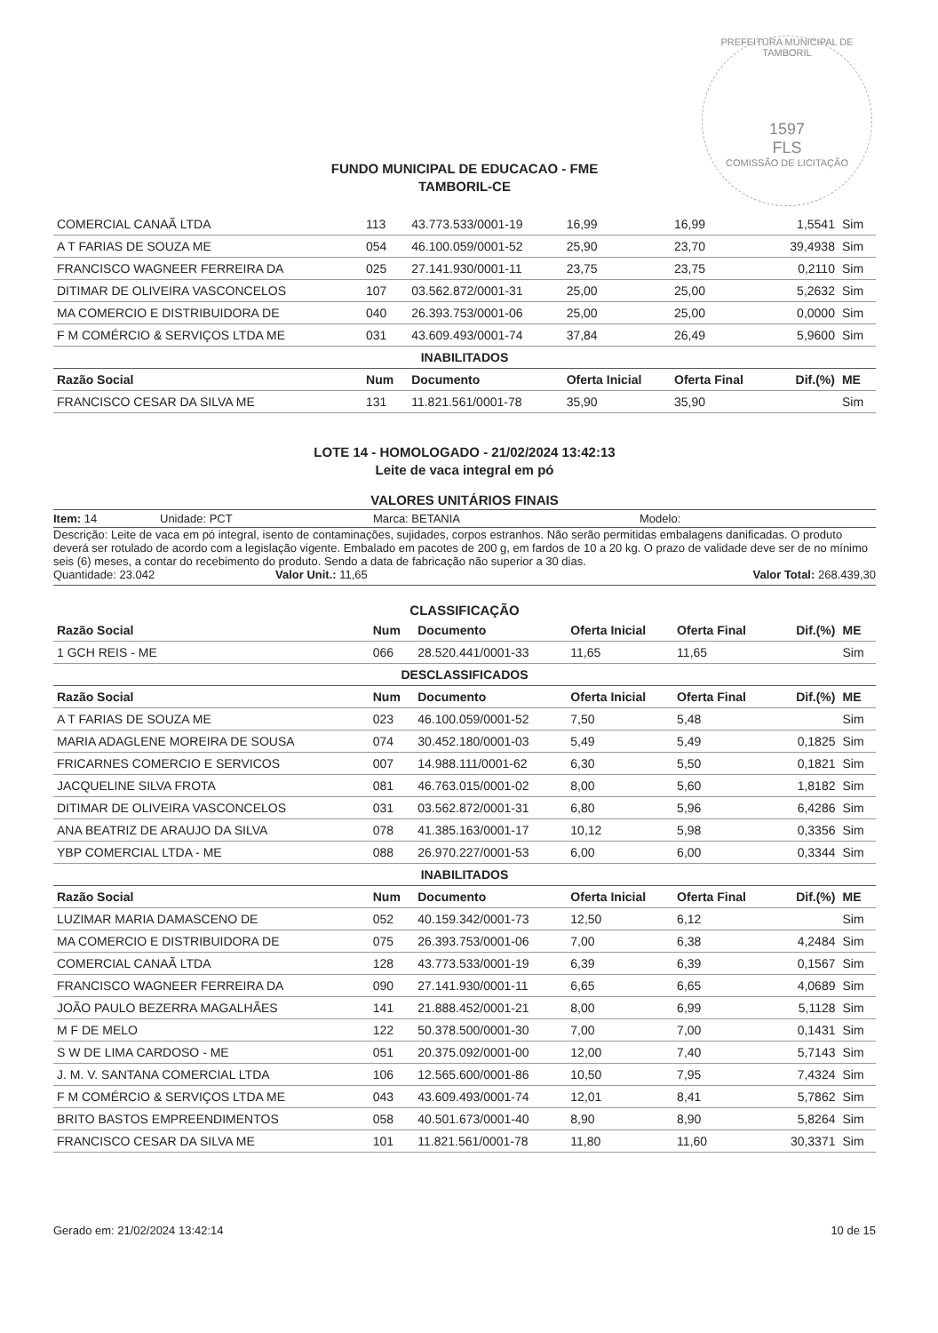PREFEITURA MUNICIPAL DE TAMBORIL
1597
FLS
COMISSÃO DE LICITAÇÃO
FUNDO MUNICIPAL DE EDUCACAO - FME
TAMBORIL-CE
| COMERCIAL CANAÃ LTDA | 113 | 43.773.533/0001-19 | 16,99 | 16,99 | 1,5541 | Sim |
| A T FARIAS DE SOUZA ME | 054 | 46.100.059/0001-52 | 25,90 | 23,70 | 39,4938 | Sim |
| FRANCISCO WAGNEER FERREIRA DA | 025 | 27.141.930/0001-11 | 23,75 | 23,75 | 0,2110 | Sim |
| DITIMAR DE OLIVEIRA VASCONCELOS | 107 | 03.562.872/0001-31 | 25,00 | 25,00 | 5,2632 | Sim |
| MA COMERCIO E DISTRIBUIDORA DE | 040 | 26.393.753/0001-06 | 25,00 | 25,00 | 0,0000 | Sim |
| F M COMÉRCIO & SERVIÇOS LTDA ME | 031 | 43.609.493/0001-74 | 37,84 | 26,49 | 5,9600 | Sim |
| INABILITADOS | | | | | | |
| Razão Social | Num | Documento | Oferta Inicial | Oferta Final | Dif.(%) | ME |
| FRANCISCO CESAR DA SILVA ME | 131 | 11.821.561/0001-78 | 35,90 | 35,90 | | Sim |
LOTE 14 - HOMOLOGADO - 21/02/2024 13:42:13
Leite de vaca integral em pó
VALORES UNITÁRIOS FINAIS
Item: 14 Unidade: PCT Marca: BETANIA Modelo:
Descrição: Leite de vaca em pó integral, isento de contaminações, sujidades, corpos estranhos. Não serão permitidas embalagens danificadas. O produto deverá ser rotulado de acordo com a legislação vigente. Embalado em pacotes de 200 g, em fardos de 10 a 20 kg. O prazo de validade deve ser de no mínimo seis (6) meses, a contar do recebimento do produto. Sendo a data de fabricação não superior a 30 dias.
Quantidade: 23.042 Valor Unit.: 11,65 Valor Total: 268.439,30
CLASSIFICAÇÃO
| Razão Social | Num | Documento | Oferta Inicial | Oferta Final | Dif.(%) | ME |
| --- | --- | --- | --- | --- | --- | --- |
| 1 GCH REIS - ME | 066 | 28.520.441/0001-33 | 11,65 | 11,65 | | Sim |
| DESCLASSIFICADOS | | | | | | |
| Razão Social | Num | Documento | Oferta Inicial | Oferta Final | Dif.(%) | ME |
| A T FARIAS DE SOUZA ME | 023 | 46.100.059/0001-52 | 7,50 | 5,48 | | Sim |
| MARIA ADAGLENE MOREIRA DE SOUSA | 074 | 30.452.180/0001-03 | 5,49 | 5,49 | 0,1825 | Sim |
| FRICARNES COMERCIO E SERVICOS | 007 | 14.988.111/0001-62 | 6,30 | 5,50 | 0,1821 | Sim |
| JACQUELINE SILVA FROTA | 081 | 46.763.015/0001-02 | 8,00 | 5,60 | 1,8182 | Sim |
| DITIMAR DE OLIVEIRA VASCONCELOS | 031 | 03.562.872/0001-31 | 6,80 | 5,96 | 6,4286 | Sim |
| ANA BEATRIZ DE ARAUJO DA SILVA | 078 | 41.385.163/0001-17 | 10,12 | 5,98 | 0,3356 | Sim |
| YBP COMERCIAL LTDA - ME | 088 | 26.970.227/0001-53 | 6,00 | 6,00 | 0,3344 | Sim |
| INABILITADOS | | | | | | |
| Razão Social | Num | Documento | Oferta Inicial | Oferta Final | Dif.(%) | ME |
| LUZIMAR MARIA DAMASCENO DE | 052 | 40.159.342/0001-73 | 12,50 | 6,12 | | Sim |
| MA COMERCIO E DISTRIBUIDORA DE | 075 | 26.393.753/0001-06 | 7,00 | 6,38 | 4,2484 | Sim |
| COMERCIAL CANAÃ LTDA | 128 | 43.773.533/0001-19 | 6,39 | 6,39 | 0,1567 | Sim |
| FRANCISCO WAGNEER FERREIRA DA | 090 | 27.141.930/0001-11 | 6,65 | 6,65 | 4,0689 | Sim |
| JOÃO PAULO BEZERRA MAGALHÃES | 141 | 21.888.452/0001-21 | 8,00 | 6,99 | 5,1128 | Sim |
| M F DE MELO | 122 | 50.378.500/0001-30 | 7,00 | 7,00 | 0,1431 | Sim |
| S W DE LIMA CARDOSO - ME | 051 | 20.375.092/0001-00 | 12,00 | 7,40 | 5,7143 | Sim |
| J. M. V. SANTANA COMERCIAL LTDA | 106 | 12.565.600/0001-86 | 10,50 | 7,95 | 7,4324 | Sim |
| F M COMÉRCIO & SERVIÇOS LTDA ME | 043 | 43.609.493/0001-74 | 12,01 | 8,41 | 5,7862 | Sim |
| BRITO BASTOS EMPREENDIMENTOS | 058 | 40.501.673/0001-40 | 8,90 | 8,90 | 5,8264 | Sim |
| FRANCISCO CESAR DA SILVA ME | 101 | 11.821.561/0001-78 | 11,80 | 11,60 | 30,3371 | Sim |
Gerado em: 21/02/2024 13:42:14 10 de 15